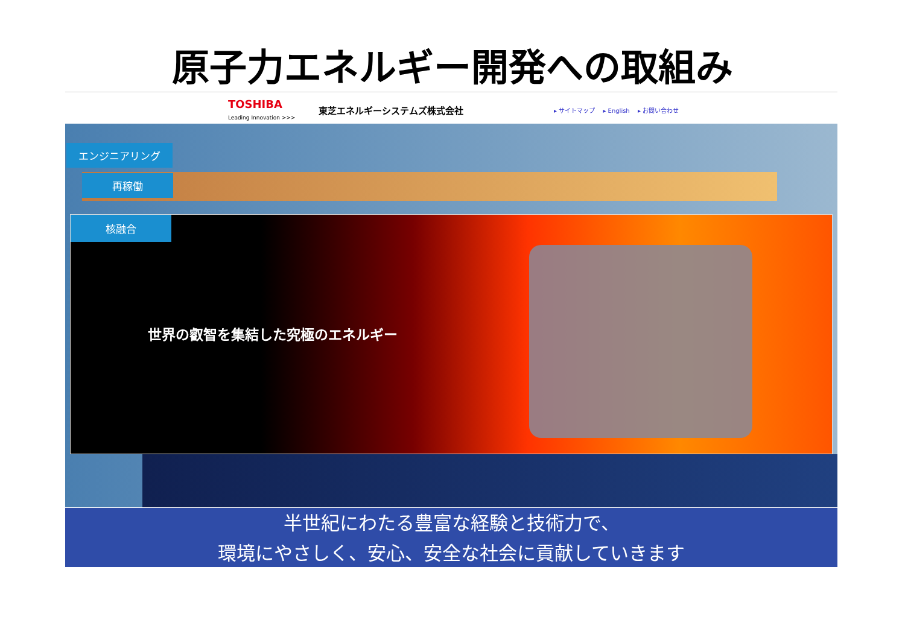原子力エネルギー開発への取組み
TOSHIBA
Leading Innovation >>>
東芝エネルギーシステムズ株式会社
▸ サイトマップ ▸ English ▸ お問い合わせ
エンジニアリング
再稼働
核融合
世界の叡智を集結した究極のエネルギー
半世紀にわたる豊富な経験と技術力で、
環境にやさしく、安心、安全な社会に貢献していきます